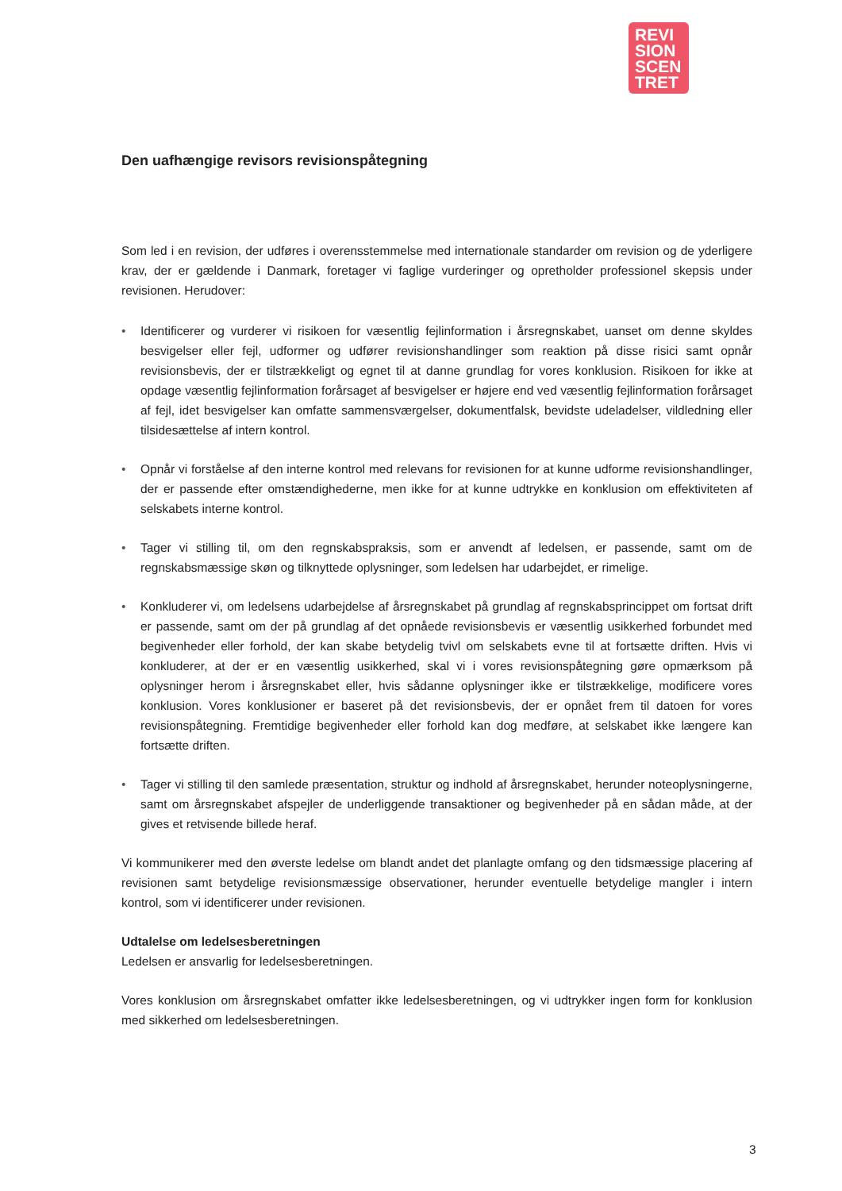REVI
SION
SCEN
TRET
Den uafhængige revisors revisionspåtegning
Som led i en revision, der udføres i overensstemmelse med internationale standarder om revision og de yderligere krav, der er gældende i Danmark, foretager vi faglige vurderinger og opretholder professionel skepsis under revisionen. Herudover:
• Identificerer og vurderer vi risikoen for væsentlig fejlinformation i årsregnskabet, uanset om denne skyldes besvigelser eller fejl, udformer og udfører revisionshandlinger som reaktion på disse risici samt opnår revisionsbevis, der er tilstrækkeligt og egnet til at danne grundlag for vores konklusion. Risikoen for ikke at opdage væsentlig fejlinformation forårsaget af besvigelser er højere end ved væsentlig fejlinformation forårsaget af fejl, idet besvigelser kan omfatte sammensværgelser, dokumentfalsk, bevidste udeladelser, vildledning eller tilsidesættelse af intern kontrol.
• Opnår vi forståelse af den interne kontrol med relevans for revisionen for at kunne udforme revisionshandlinger, der er passende efter omstændighederne, men ikke for at kunne udtrykke en konklusion om effektiviteten af selskabets interne kontrol.
• Tager vi stilling til, om den regnskabspraksis, som er anvendt af ledelsen, er passende, samt om de regnskabsmæssige skøn og tilknyttede oplysninger, som ledelsen har udarbejdet, er rimelige.
• Konkluderer vi, om ledelsens udarbejdelse af årsregnskabet på grundlag af regnskabsprincippet om fortsat drift er passende, samt om der på grundlag af det opnåede revisionsbevis er væsentlig usikkerhed forbundet med begivenheder eller forhold, der kan skabe betydelig tvivl om selskabets evne til at fortsætte driften. Hvis vi konkluderer, at der er en væsentlig usikkerhed, skal vi i vores revisionspåtegning gøre opmærksom på oplysninger herom i årsregnskabet eller, hvis sådanne oplysninger ikke er tilstrækkelige, modificere vores konklusion. Vores konklusioner er baseret på det revisionsbevis, der er opnået frem til datoen for vores revisionspåtegning. Fremtidige begivenheder eller forhold kan dog medføre, at selskabet ikke længere kan fortsætte driften.
• Tager vi stilling til den samlede præsentation, struktur og indhold af årsregnskabet, herunder noteoplysningerne, samt om årsregnskabet afspejler de underliggende transaktioner og begivenheder på en sådan måde, at der gives et retvisende billede heraf.
Vi kommunikerer med den øverste ledelse om blandt andet det planlagte omfang og den tidsmæssige placering af revisionen samt betydelige revisionsmæssige observationer, herunder eventuelle betydelige mangler i intern kontrol, som vi identificerer under revisionen.
Udtalelse om ledelsesberetningen
Ledelsen er ansvarlig for ledelsesberetningen.
Vores konklusion om årsregnskabet omfatter ikke ledelsesberetningen, og vi udtrykker ingen form for konklusion med sikkerhed om ledelsesberetningen.
3